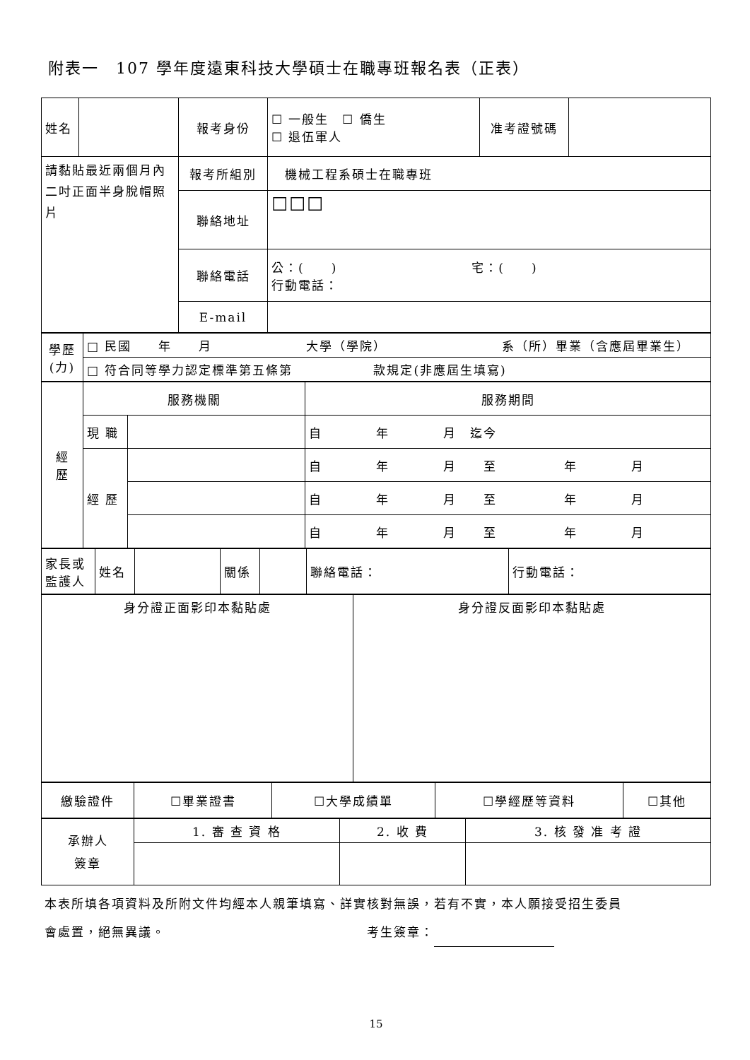附表一　107 學年度遠東科技大學碩士在職專班報名表（正表）
| 姓名 | | 報考身份 | ☐ 一般生 ☐ 僑生 ☐ 退伍軍人 | 准考證號碼 | |
| 請黏貼最近兩個月內二吋正面半身脫帽照片 | | 報考所組別 | 機械工程系碩士在職專班 | | |
| | | 聯絡地址 | ☐☐☐ | | |
| | | 聯絡電話 | 公：( ) 宅：( ) 行動電話： | | |
| | | E-mail | | | |
| 學歷 (力) | □ 民國 年 月 大學（學院） 系（所）畢業（含應屆畢業生） |
| | □ 符合同等學力認定標準第五條第 款規定(非應屆生填寫) |
| 經 歷 | 服務機關 | | 服務期間 |
| | 現 職 | | 自 年 月 迄今 |
| | 經 歷 | | 自 年 月 至 年 月 |
| | | | 自 年 月 至 年 月 |
| | | | 自 年 月 至 年 月 |
| 家長或監護人 | 姓名 | | 關係 | | 聯絡電話： | 行動電話： |
| 身分證正面影印本黏貼處 | 身分證反面影印本黏貼處 |
| 繳驗證件 | ☐畢業證書 | ☐大學成績單 | ☐學經歷等資料 | ☐其他 |
| 承辦人 簽章 | 1. 審 查 資 格 | 2. 收 費 | 3. 核 發 准 考 證 |
本表所填各項資料及所附文件均經本人親筆填寫、詳實核對無誤，若有不實，本人願接受招生委員
會處置，絕無異議。　　　　　　　　　　　　　　　考生簽章：
15